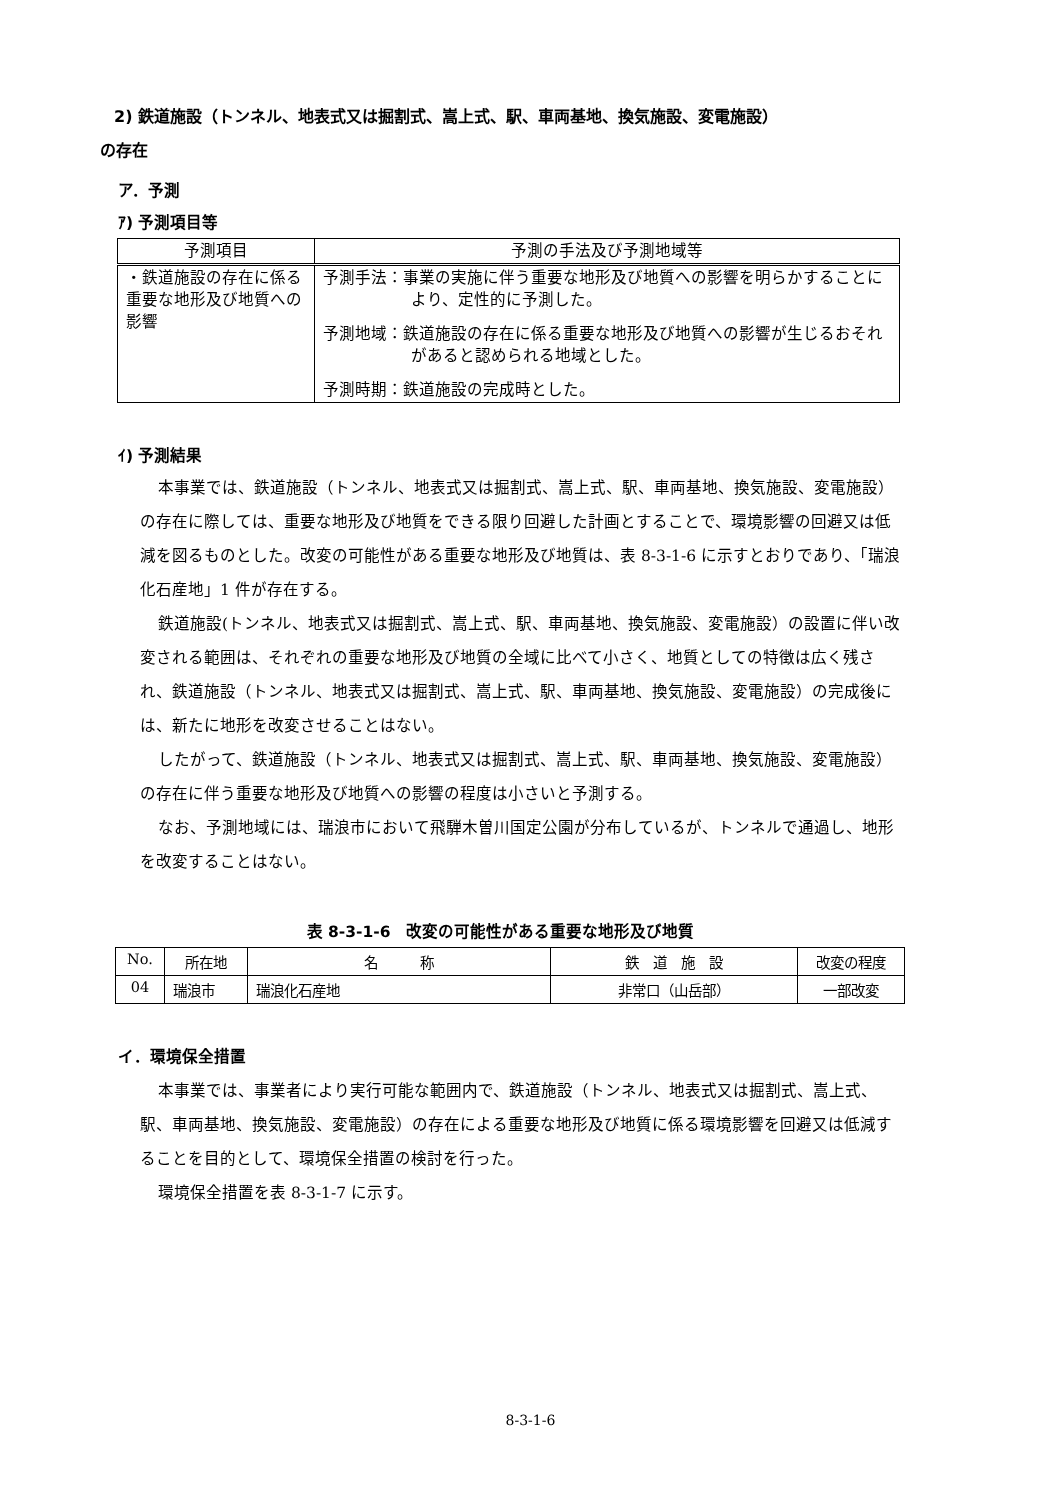2) 鉄道施設（トンネル、地表式又は掘割式、嵩上式、駅、車両基地、換気施設、変電施設）
の存在
ア．予測
ｱ) 予測項目等
| 予測項目 | 予測の手法及び予測地域等 |
| --- | --- |
| ・鉄道施設の存在に係る重要な地形及び地質への影響 | 予測手法：事業の実施に伴う重要な地形及び地質への影響を明らかすることにより、定性的に予測した。 予測地域：鉄道施設の存在に係る重要な地形及び地質への影響が生じるおそれがあると認められる地域とした。 予測時期：鉄道施設の完成時とした。 |
ｲ) 予測結果
本事業では、鉄道施設（トンネル、地表式又は掘割式、嵩上式、駅、車両基地、換気施設、変電施設）の存在に際しては、重要な地形及び地質をできる限り回避した計画とすることで、環境影響の回避又は低減を図るものとした。改変の可能性がある重要な地形及び地質は、表 8-3-1-6 に示すとおりであり、「瑞浪化石産地」1 件が存在する。
鉄道施設(トンネル、地表式又は掘割式、嵩上式、駅、車両基地、換気施設、変電施設）の設置に伴い改変される範囲は、それぞれの重要な地形及び地質の全域に比べて小さく、地質としての特徴は広く残され、鉄道施設（トンネル、地表式又は掘割式、嵩上式、駅、車両基地、換気施設、変電施設）の完成後には、新たに地形を改変させることはない。
したがって、鉄道施設（トンネル、地表式又は掘割式、嵩上式、駅、車両基地、換気施設、変電施設）の存在に伴う重要な地形及び地質への影響の程度は小さいと予測する。
なお、予測地域には、瑞浪市において飛騨木曽川国定公園が分布しているが、トンネルで通過し、地形を改変することはない。
表 8-3-1-6　改変の可能性がある重要な地形及び地質
| No. | 所在地 | 名 称 | 鉄 道 施 設 | 改変の程度 |
| 04 | 瑞浪市 | 瑞浪化石産地 | 非常口（山岳部） | 一部改変 |
イ．環境保全措置
本事業では、事業者により実行可能な範囲内で、鉄道施設（トンネル、地表式又は掘割式、嵩上式、駅、車両基地、換気施設、変電施設）の存在による重要な地形及び地質に係る環境影響を回避又は低減することを目的として、環境保全措置の検討を行った。
環境保全措置を表 8-3-1-7 に示す。
8-3-1-6